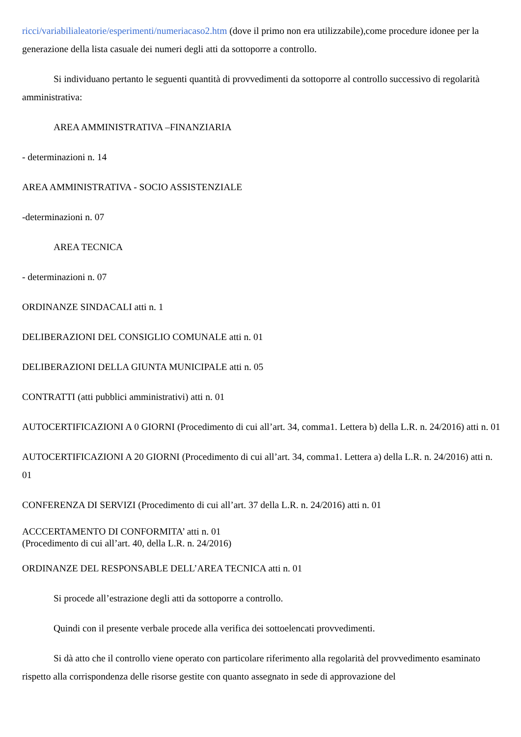ricci/variabilialeatorie/esperimenti/numeriacaso2.htm (dove il primo non era utilizzabile),come procedure idonee per la generazione della lista casuale dei numeri degli atti da sottoporre a controllo.
Si individuano pertanto le seguenti quantità di provvedimenti da sottoporre al controllo successivo di regolarità amministrativa:
AREA AMMINISTRATIVA –FINANZIARIA
- determinazioni n. 14
AREA AMMINISTRATIVA - SOCIO ASSISTENZIALE
-determinazioni n. 07
AREA TECNICA
- determinazioni n. 07
ORDINANZE SINDACALI atti n. 1
DELIBERAZIONI DEL CONSIGLIO COMUNALE atti n. 01
DELIBERAZIONI DELLA GIUNTA MUNICIPALE atti n. 05
CONTRATTI (atti pubblici amministrativi) atti n. 01
AUTOCERTIFICAZIONI A 0 GIORNI (Procedimento di cui all’art. 34, comma1. Lettera b) della L.R. n. 24/2016) atti n. 01
AUTOCERTIFICAZIONI A 20 GIORNI (Procedimento di cui all’art. 34, comma1. Lettera a) della L.R. n. 24/2016) atti n. 01
CONFERENZA DI SERVIZI (Procedimento di cui all’art. 37 della L.R. n. 24/2016) atti n. 01
ACCCERTAMENTO DI CONFORMITA’ atti n. 01
(Procedimento di cui all’art. 40, della L.R. n. 24/2016)
ORDINANZE DEL RESPONSABLE DELL’AREA TECNICA atti n. 01
Si procede all’estrazione degli atti da sottoporre a controllo.
Quindi con il presente verbale procede alla verifica dei sottoelencati provvedimenti.
Si dà atto che il controllo viene operato con particolare riferimento alla regolarità del provvedimento esaminato rispetto alla corrispondenza delle risorse gestite con quanto assegnato in sede di approvazione del